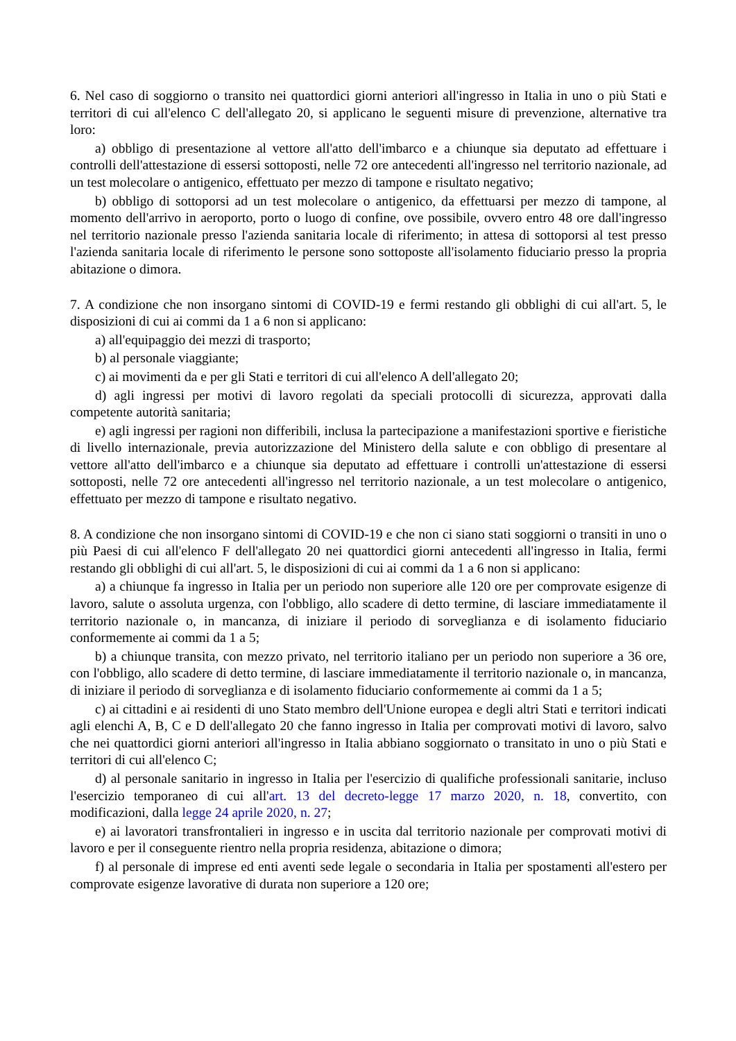6. Nel caso di soggiorno o transito nei quattordici giorni anteriori all'ingresso in Italia in uno o più Stati e territori di cui all'elenco C dell'allegato 20, si applicano le seguenti misure di prevenzione, alternative tra loro:
a) obbligo di presentazione al vettore all'atto dell'imbarco e a chiunque sia deputato ad effettuare i controlli dell'attestazione di essersi sottoposti, nelle 72 ore antecedenti all'ingresso nel territorio nazionale, ad un test molecolare o antigenico, effettuato per mezzo di tampone e risultato negativo;
b) obbligo di sottoporsi ad un test molecolare o antigenico, da effettuarsi per mezzo di tampone, al momento dell'arrivo in aeroporto, porto o luogo di confine, ove possibile, ovvero entro 48 ore dall'ingresso nel territorio nazionale presso l'azienda sanitaria locale di riferimento; in attesa di sottoporsi al test presso l'azienda sanitaria locale di riferimento le persone sono sottoposte all'isolamento fiduciario presso la propria abitazione o dimora.
7. A condizione che non insorgano sintomi di COVID-19 e fermi restando gli obblighi di cui all'art. 5, le disposizioni di cui ai commi da 1 a 6 non si applicano:
a) all'equipaggio dei mezzi di trasporto;
b) al personale viaggiante;
c) ai movimenti da e per gli Stati e territori di cui all'elenco A dell'allegato 20;
d) agli ingressi per motivi di lavoro regolati da speciali protocolli di sicurezza, approvati dalla competente autorità sanitaria;
e) agli ingressi per ragioni non differibili, inclusa la partecipazione a manifestazioni sportive e fieristiche di livello internazionale, previa autorizzazione del Ministero della salute e con obbligo di presentare al vettore all'atto dell'imbarco e a chiunque sia deputato ad effettuare i controlli un'attestazione di essersi sottoposti, nelle 72 ore antecedenti all'ingresso nel territorio nazionale, a un test molecolare o antigenico, effettuato per mezzo di tampone e risultato negativo.
8. A condizione che non insorgano sintomi di COVID-19 e che non ci siano stati soggiorni o transiti in uno o più Paesi di cui all'elenco F dell'allegato 20 nei quattordici giorni antecedenti all'ingresso in Italia, fermi restando gli obblighi di cui all'art. 5, le disposizioni di cui ai commi da 1 a 6 non si applicano:
a) a chiunque fa ingresso in Italia per un periodo non superiore alle 120 ore per comprovate esigenze di lavoro, salute o assoluta urgenza, con l'obbligo, allo scadere di detto termine, di lasciare immediatamente il territorio nazionale o, in mancanza, di iniziare il periodo di sorveglianza e di isolamento fiduciario conformemente ai commi da 1 a 5;
b) a chiunque transita, con mezzo privato, nel territorio italiano per un periodo non superiore a 36 ore, con l'obbligo, allo scadere di detto termine, di lasciare immediatamente il territorio nazionale o, in mancanza, di iniziare il periodo di sorveglianza e di isolamento fiduciario conformemente ai commi da 1 a 5;
c) ai cittadini e ai residenti di uno Stato membro dell'Unione europea e degli altri Stati e territori indicati agli elenchi A, B, C e D dell'allegato 20 che fanno ingresso in Italia per comprovati motivi di lavoro, salvo che nei quattordici giorni anteriori all'ingresso in Italia abbiano soggiornato o transitato in uno o più Stati e territori di cui all'elenco C;
d) al personale sanitario in ingresso in Italia per l'esercizio di qualifiche professionali sanitarie, incluso l'esercizio temporaneo di cui all'art. 13 del decreto-legge 17 marzo 2020, n. 18, convertito, con modificazioni, dalla legge 24 aprile 2020, n. 27;
e) ai lavoratori transfrontalieri in ingresso e in uscita dal territorio nazionale per comprovati motivi di lavoro e per il conseguente rientro nella propria residenza, abitazione o dimora;
f) al personale di imprese ed enti aventi sede legale o secondaria in Italia per spostamenti all'estero per comprovate esigenze lavorative di durata non superiore a 120 ore;